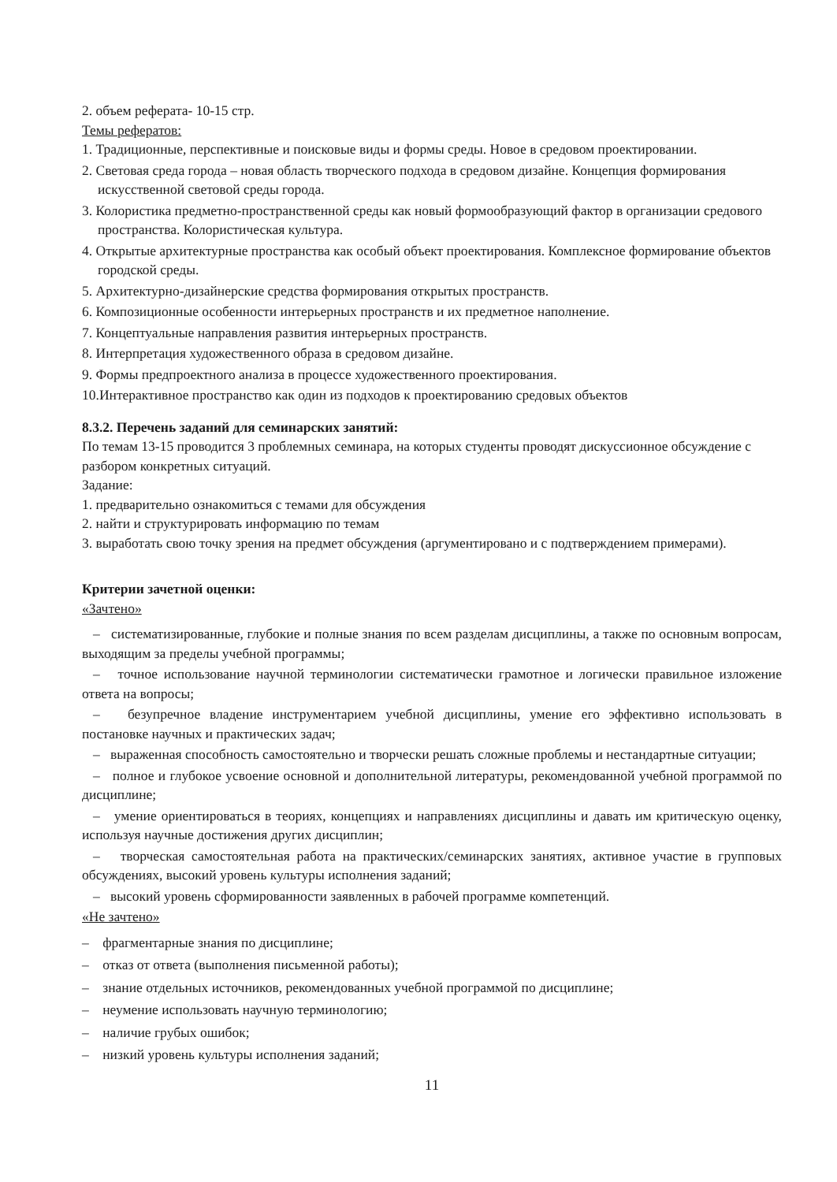2. объем реферата- 10-15 стр.
Темы рефератов:
1. Традиционные, перспективные и поисковые виды и формы среды. Новое в средовом проектировании.
2. Световая среда города – новая область творческого подхода в средовом дизайне. Концепция формирования искусственной световой среды города.
3. Колористика предметно-пространственной среды как новый формообразующий фактор в организации средового пространства. Колористическая культура.
4. Открытые архитектурные пространства как особый объект проектирования. Комплексное формирование объектов городской среды.
5. Архитектурно-дизайнерские средства формирования открытых пространств.
6. Композиционные особенности интерьерных пространств и их предметное наполнение.
7. Концептуальные направления развития интерьерных пространств.
8. Интерпретация художественного образа в средовом дизайне.
9. Формы предпроектного анализа в процессе художественного проектирования.
10.Интерактивное пространство как один из подходов к проектированию средовых объектов
8.3.2. Перечень заданий для семинарских занятий:
По темам 13-15 проводится 3 проблемных семинара, на которых студенты проводят дискуссионное обсуждение с разбором конкретных ситуаций.
Задание:
1. предварительно ознакомиться с темами для обсуждения
2. найти и структурировать информацию по темам
3. выработать свою точку зрения на предмет обсуждения (аргументировано и с подтверждением примерами).
Критерии зачетной оценки:
«Зачтено»
– систематизированные, глубокие и полные знания по всем разделам дисциплины, а также по основным вопросам, выходящим за пределы учебной программы;
– точное использование научной терминологии систематически грамотное и логически правильное изложение ответа на вопросы;
– безупречное владение инструментарием учебной дисциплины, умение его эффективно использовать в постановке научных и практических задач;
– выраженная способность самостоятельно и творчески решать сложные проблемы и нестандартные ситуации;
– полное и глубокое усвоение основной и дополнительной литературы, рекомендованной учебной программой по дисциплине;
– умение ориентироваться в теориях, концепциях и направлениях дисциплины и давать им критическую оценку, используя научные достижения других дисциплин;
– творческая самостоятельная работа на практических/семинарских занятиях, активное участие в групповых обсуждениях, высокий уровень культуры исполнения заданий;
– высокий уровень сформированности заявленных в рабочей программе компетенций.
«Не зачтено»
– фрагментарные знания по дисциплине;
– отказ от ответа (выполнения письменной работы);
– знание отдельных источников, рекомендованных учебной программой по дисциплине;
– неумение использовать научную терминологию;
– наличие грубых ошибок;
– низкий уровень культуры исполнения заданий;
11